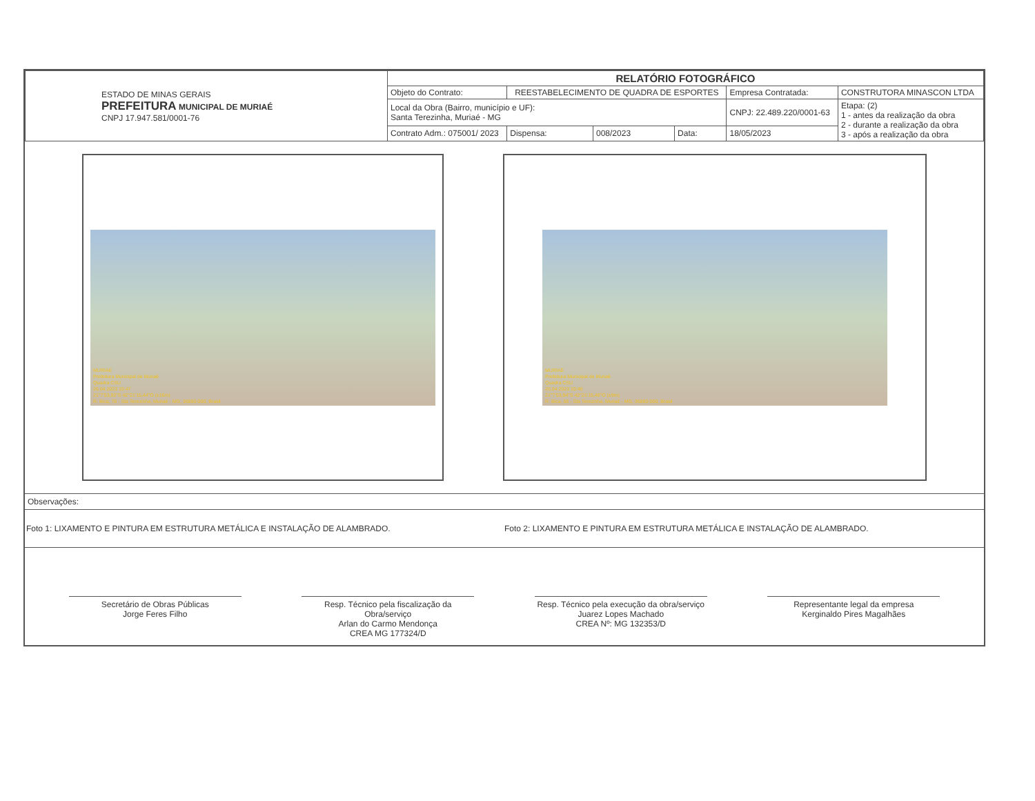| ESTADO DE MINAS GERAIS PREFEITURA MUNICIPAL DE MURIAÉ CNPJ 17.947.581/0001-76 | RELATÓRIO FOTOGRÁFICO | | | | | |
| | Objeto do Contrato: | REESTABELECIMENTO DE QUADRA DE ESPORTES | | | Empresa Contratada: | CONSTRUTORA MINASCON LTDA |
| | Local da Obra (Bairro, município e UF): Santa Terezinha, Muriaé - MG | | | | CNPJ: 22.489.220/0001-63 | Etapa: (2) 1 - antes da realização da obra 2 - durante a realização da obra 3 - após a realização da obra |
| | Contrato Adm.: 075001/ 2023 | Dispensa: | 008/2023 | Data: | 18/05/2023 | |
MURIAÉ
Prefeitura Municipal de Muriaé
Quadra CSU
26.04.2023 10:47
21°7'53,92"S 42°21'15,44"O (±16m)
R. Bica, 78 - Sta Terezinha, Muriaé - MG, 36880-000, Brasil
MURIAÉ
Prefeitura Municipal de Muriaé
Quadra CSU
26.04.2023 10:46
21°7'53,94"S 42°21'15,46"O (±9m)
R. Bica, 58 - Sta Terezinha, Muriaé - MG, 36880-000, Brasil
Observações:
Foto 1: LIXAMENTO E PINTURA EM ESTRUTURA METÁLICA E INSTALAÇÃO DE ALAMBRADO.
Foto 2: LIXAMENTO E PINTURA EM ESTRUTURA METÁLICA E INSTALAÇÃO DE ALAMBRADO.
Secretário de Obras Públicas
Jorge Feres Filho
Resp. Técnico pela fiscalização da Obra/serviço
Arlan do Carmo Mendonça
CREA MG 177324/D
Resp. Técnico pela execução da obra/serviço
Juarez Lopes Machado
CREA Nº: MG 132353/D
Representante legal da empresa
Kerginaldo Pires Magalhães